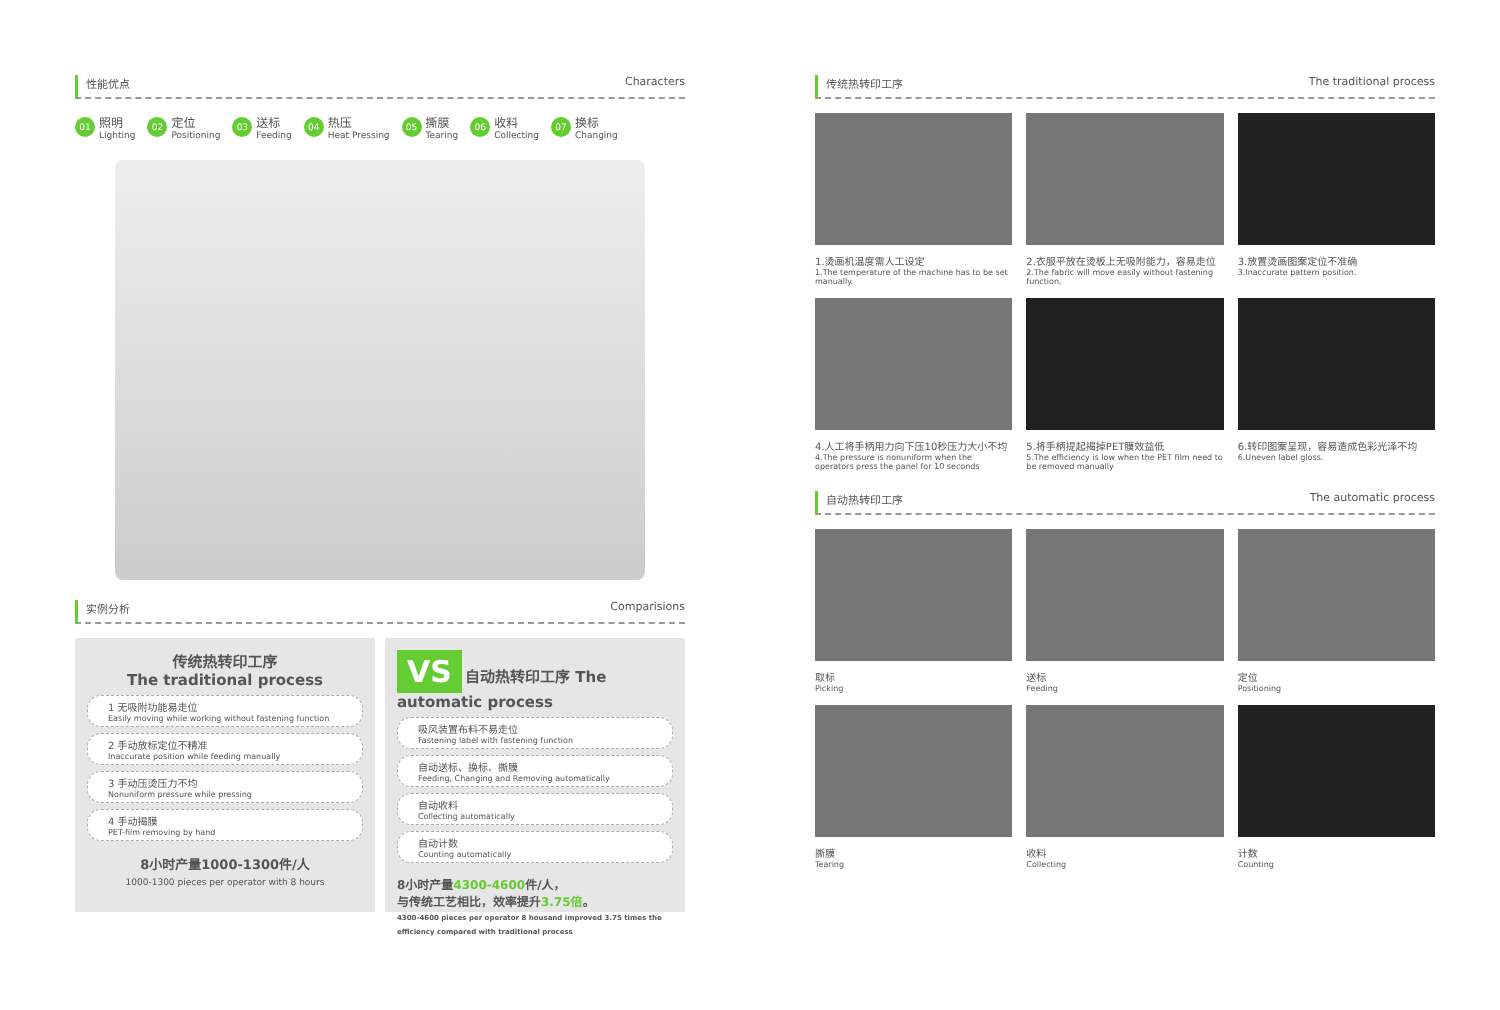性能优点 Characters
01 照明
Lighting
02 定位
Positioning
03 送标
Feeding
04 热压
Heat Pressing
05 撕膜
Tearing
06 收料
Collecting
07 换标
Changing
实例分析 Comparisions
传统热转印工序
The traditional process
1 无吸附功能易走位
Easily moving while working without fastening function
2 手动放标定位不精准
Inaccurate position while feeding manually
3 手动压烫压力不均
Nonuniform pressure while pressing
4 手动揭膜
PET-film removing by hand
8小时产量1000-1300件/人
1000-1300 pieces per operator with 8 hours
VS 自动热转印工序 The automatic process
吸风装置布料不易走位
Fastening label with fastening function
自动送标、换标、撕膜
Feeding, Changing and Removing automatically
自动收料
Collecting automatically
自动计数
Counting automatically
8小时产量4300-4600件/人，
与传统工艺相比，效率提升3.75倍。
4300-4600 pieces per operator 8 housand improved 3.75 times the efficiency compared with traditional process
传统热转印工序 The traditional process
1.烫画机温度需人工设定
1.The temperature of the machine has to be set manually.
2.衣服平放在烫板上无吸附能力，容易走位
2.The fabric will move easily without fastening function.
3.放置烫画图案定位不准确
3.Inaccurate pattern position.
4.人工将手柄用力向下压10秒压力大小不均
4.The pressure is nonuniform when the operators press the panel for 10 seconds
5.将手柄提起揭掉PET膜效益低
5.The efficiency is low when the PET film need to be removed manually
6.转印图案呈现，容易造成色彩光泽不均
6.Uneven label gloss.
自动热转印工序 The automatic process
取标
Picking
送标
Feeding
定位
Positioning
撕膜
Tearing
收料
Collecting
计数
Counting